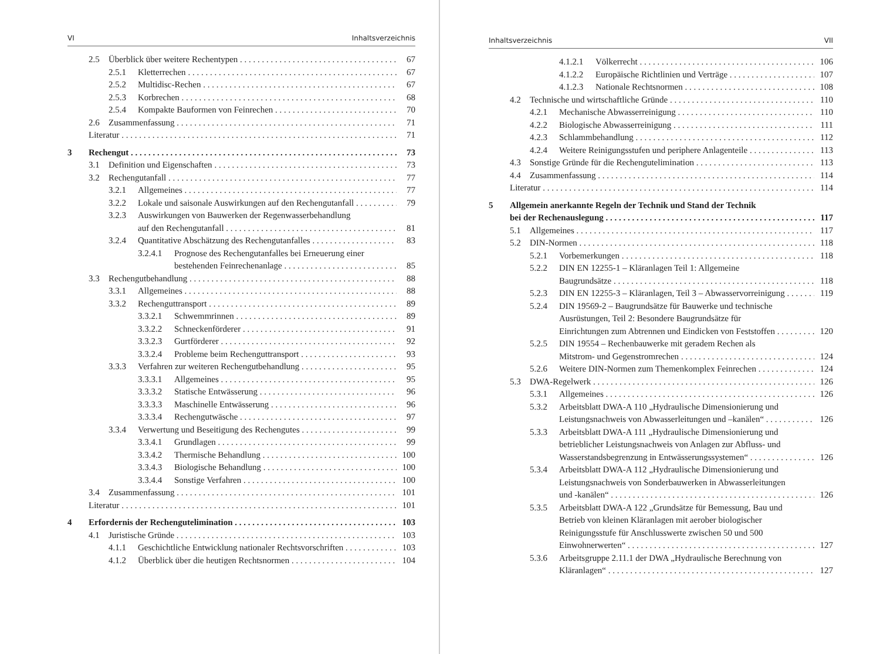VI Inhaltsverzeichnis
2.5 Überblick über weitere Rechentypen 67
2.5.1 Kletterrechen 67
2.5.2 Multidisc-Rechen 67
2.5.3 Korbrechen 68
2.5.4 Kompakte Bauformen von Feinrechen 70
2.6 Zusammenfassung 71
Literatur 71
3 Rechengut 73
3.1 Definition und Eigenschaften 73
3.2 Rechengutanfall 77
3.2.1 Allgemeines 77
3.2.2 Lokale und saisonale Auswirkungen auf den Rechengutanfall 79
3.2.3 Auswirkungen von Bauwerken der Regenwasserbehandlung
auf den Rechengutanfall 81
3.2.4 Quantitative Abschätzung des Rechengutanfalles 83
3.2.4.1 Prognose des Rechengutanfalles bei Erneuerung einer
bestehenden Feinrechenanlage 85
3.3 Rechengutbehandlung 88
3.3.1 Allgemeines 88
3.3.2 Rechenguttransport 89
3.3.2.1 Schwemmrinnen 89
3.3.2.2 Schneckenförderer 91
3.3.2.3 Gurtförderer 92
3.3.2.4 Probleme beim Rechenguttransport 93
3.3.3 Verfahren zur weiteren Rechengutbehandlung 95
3.3.3.1 Allgemeines 95
3.3.3.2 Statische Entwässerung 96
3.3.3.3 Maschinelle Entwässerung 96
3.3.3.4 Rechengutwäsche 97
3.3.4 Verwertung und Beseitigung des Rechengutes 99
3.3.4.1 Grundlagen 99
3.3.4.2 Thermische Behandlung 100
3.3.4.3 Biologische Behandlung 100
3.3.4.4 Sonstige Verfahren 100
3.4 Zusammenfassung 101
Literatur 101
4 Erfordernis der Rechengutelimination 103
4.1 Juristische Gründe 103
4.1.1 Geschichtliche Entwicklung nationaler Rechtsvorschriften 103
4.1.2 Überblick über die heutigen Rechtsnormen 104
Inhaltsverzeichnis VII
4.1.2.1 Völkerrecht 106
4.1.2.2 Europäische Richtlinien und Verträge 107
4.1.2.3 Nationale Rechtsnormen 108
4.2 Technische und wirtschaftliche Gründe 110
4.2.1 Mechanische Abwasserreinigung 110
4.2.2 Biologische Abwasserreinigung 111
4.2.3 Schlammbehandlung 112
4.2.4 Weitere Reinigungsstufen und periphere Anlagenteile 113
4.3 Sonstige Gründe für die Rechengutelimination 113
4.4 Zusammenfassung 114
Literatur 114
5 Allgemein anerkannte Regeln der Technik und Stand der Technik
bei der Rechenauslegung 117
5.1 Allgemeines 117
5.2 DIN-Normen 118
5.2.1 Vorbemerkungen 118
5.2.2 DIN EN 12255-1 – Kläranlagen Teil 1: Allgemeine
Baugrundsätze 118
5.2.3 DIN EN 12255-3 – Kläranlagen, Teil 3 – Abwasservorreinigung 119
5.2.4 DIN 19569-2 – Baugrundsätze für Bauwerke und technische
Ausrüstungen, Teil 2: Besondere Baugrundsätze für
Einrichtungen zum Abtrennen und Eindicken von Feststoffen 120
5.2.5 DIN 19554 – Rechenbauwerke mit geradem Rechen als
Mitstrom- und Gegenstromrechen 124
5.2.6 Weitere DIN-Normen zum Themenkomplex Feinrechen 124
5.3 DWA-Regelwerk 126
5.3.1 Allgemeines 126
5.3.2 Arbeitsblatt DWA-A 110 „Hydraulische Dimensionierung und
Leistungsnachweis von Abwasserleitungen und –kanälen“126
5.3.3 Arbeitsblatt DWA-A 111 „Hydraulische Dimensionierung und
betrieblicher Leistungsnachweis von Anlagen zur Abfluss- und
Wasserstandsbegrenzung in Entwässerungssystemen“126
5.3.4 Arbeitsblatt DWA-A 112 „Hydraulische Dimensionierung und
Leistungsnachweis von Sonderbauwerken in Abwasserleitungen
und -kanälen“126
5.3.5 Arbeitsblatt DWA-A 122 „Grundsätze für Bemessung, Bau und
Betrieb von kleinen Kläranlagen mit aerober biologischer
Reinigungsstufe für Anschlusswerte zwischen 50 und 500
Einwohnerwerten“127
5.3.6 Arbeitsgruppe 2.11.1 der DWA „Hydraulische Berechnung von
Kläranlagen“127